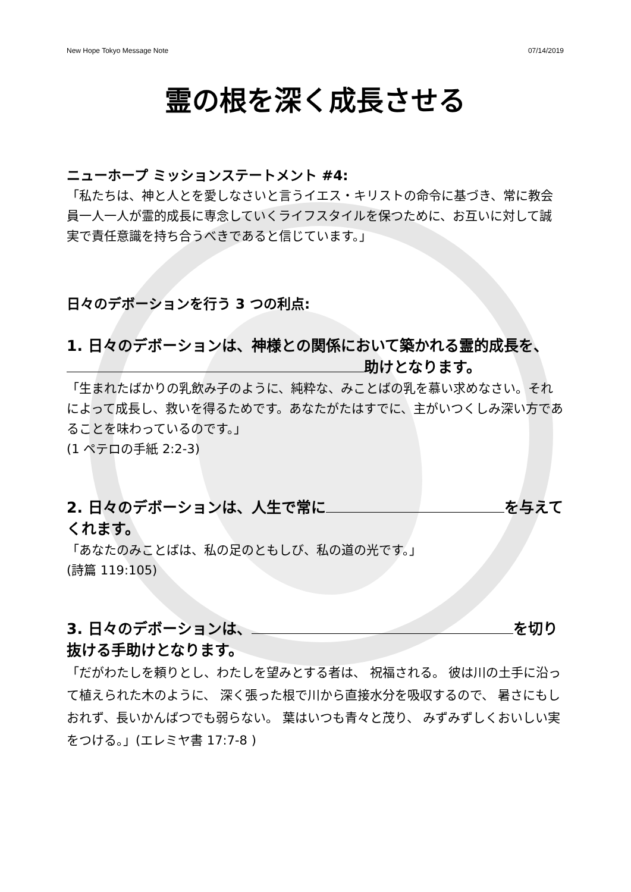New Hope Tokyo Message Note 07/14/2019
霊の根を深く成長させる
ニューホープ ミッションステートメント #4:
「私たちは、神と人とを愛しなさいと言うイエス・キリストの命令に基づき、常に教会員一人一人が霊的成長に専念していくライフスタイルを保つために、お互いに対して誠実で責任意識を持ち合うべきであると信じています。」
日々のデボーションを行う 3 つの利点:
1. 日々のデボーションは、神様との関係において築かれる霊的成長を、 助けとなります。
「生まれたばかりの乳飲み子のように、純粋な、みことばの乳を慕い求めなさい。それによって成長し、救いを得るためです。あなたがたはすでに、主がいつくしみ深い方であることを味わっているのです。」
(1 ペテロの手紙 2:2-3)
2. 日々のデボーションは、人生で常に を与えてくれます。
「あなたのみことばは、私の足のともしび、私の道の光です。」
(詩篇 119:105)
3. 日々のデボーションは、 を切り抜ける手助けとなります。
「だがわたしを頼りとし、わたしを望みとする者は、 祝福される。 彼は川の土手に沿って植えられた木のように、 深く張った根で川から直接水分を吸収するので、 暑さにもしおれず、長いかんばつでも弱らない。 葉はいつも青々と茂り、 みずみずしくおいしい実をつける。」(エレミヤ書 17:7-8 )